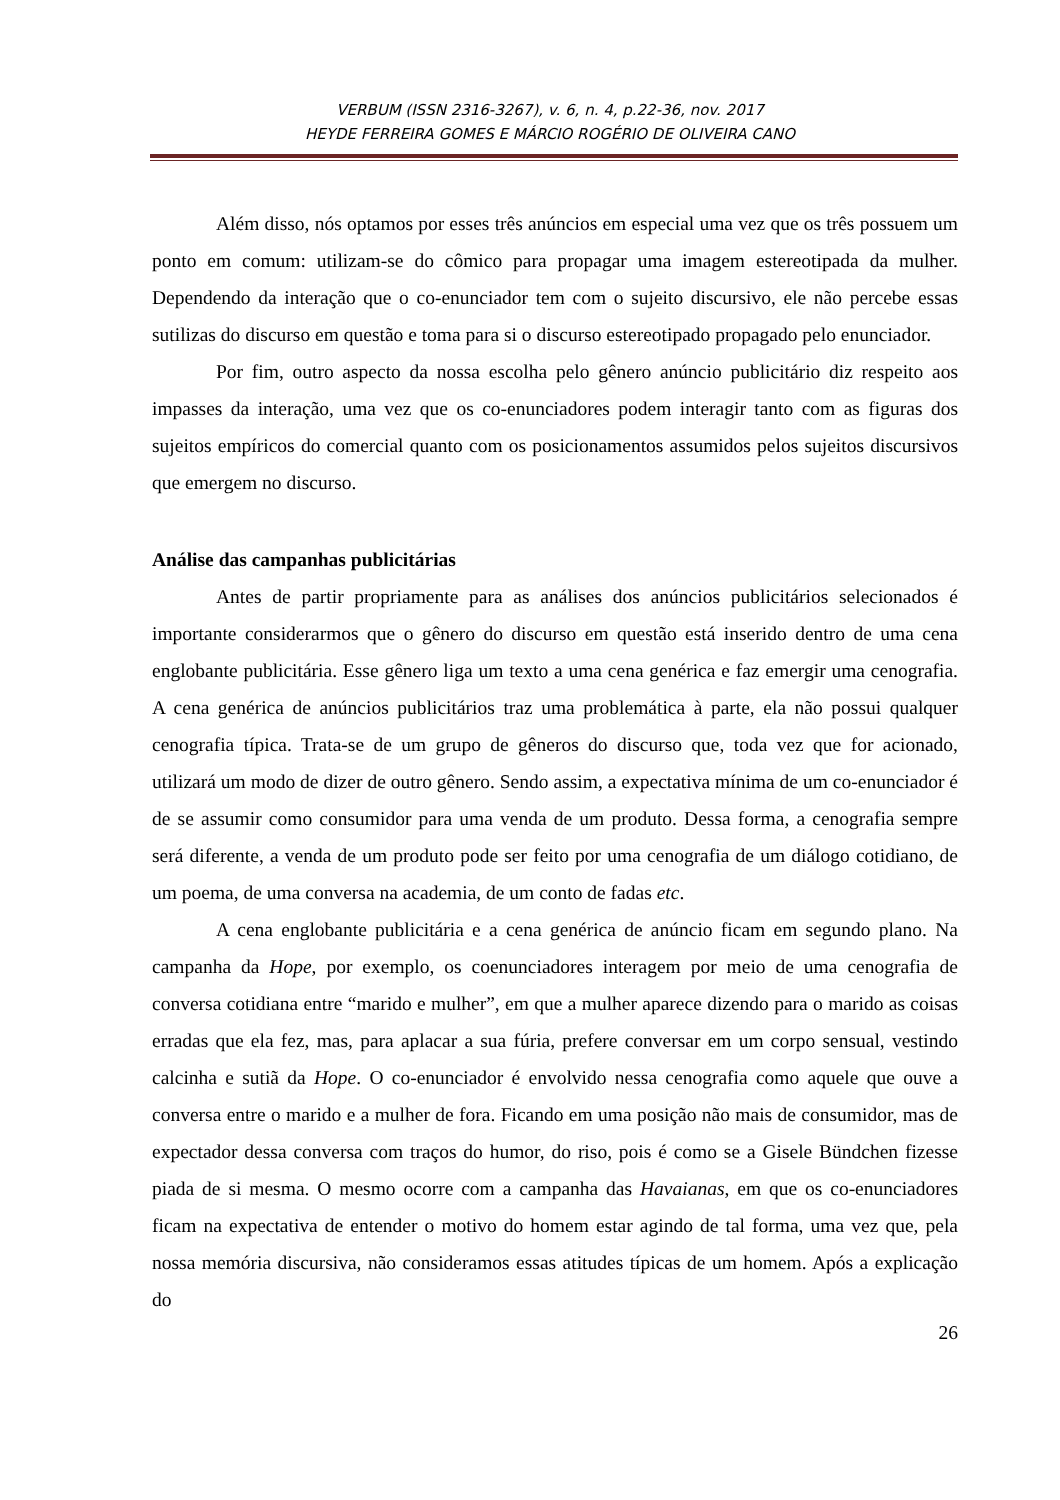VERBUM (ISSN 2316-3267), v. 6, n. 4, p.22-36, nov. 2017
HEYDE FERREIRA GOMES E MÁRCIO ROGÉRIO DE OLIVEIRA CANO
Além disso, nós optamos por esses três anúncios em especial uma vez que os três possuem um ponto em comum: utilizam-se do cômico para propagar uma imagem estereotipada da mulher. Dependendo da interação que o co-enunciador tem com o sujeito discursivo, ele não percebe essas sutilizas do discurso em questão e toma para si o discurso estereotipado propagado pelo enunciador.
Por fim, outro aspecto da nossa escolha pelo gênero anúncio publicitário diz respeito aos impasses da interação, uma vez que os co-enunciadores podem interagir tanto com as figuras dos sujeitos empíricos do comercial quanto com os posicionamentos assumidos pelos sujeitos discursivos que emergem no discurso.
Análise das campanhas publicitárias
Antes de partir propriamente para as análises dos anúncios publicitários selecionados é importante considerarmos que o gênero do discurso em questão está inserido dentro de uma cena englobante publicitária. Esse gênero liga um texto a uma cena genérica e faz emergir uma cenografia. A cena genérica de anúncios publicitários traz uma problemática à parte, ela não possui qualquer cenografia típica. Trata-se de um grupo de gêneros do discurso que, toda vez que for acionado, utilizará um modo de dizer de outro gênero. Sendo assim, a expectativa mínima de um co-enunciador é de se assumir como consumidor para uma venda de um produto. Dessa forma, a cenografia sempre será diferente, a venda de um produto pode ser feito por uma cenografia de um diálogo cotidiano, de um poema, de uma conversa na academia, de um conto de fadas etc.
A cena englobante publicitária e a cena genérica de anúncio ficam em segundo plano. Na campanha da Hope, por exemplo, os coenunciadores interagem por meio de uma cenografia de conversa cotidiana entre “marido e mulher”, em que a mulher aparece dizendo para o marido as coisas erradas que ela fez, mas, para aplacar a sua fúria, prefere conversar em um corpo sensual, vestindo calcinha e sutiã da Hope. O co-enunciador é envolvido nessa cenografia como aquele que ouve a conversa entre o marido e a mulher de fora. Ficando em uma posição não mais de consumidor, mas de expectador dessa conversa com traços do humor, do riso, pois é como se a Gisele Bündchen fizesse piada de si mesma. O mesmo ocorre com a campanha das Havaianas, em que os co-enunciadores ficam na expectativa de entender o motivo do homem estar agindo de tal forma, uma vez que, pela nossa memória discursiva, não consideramos essas atitudes típicas de um homem. Após a explicação do
26